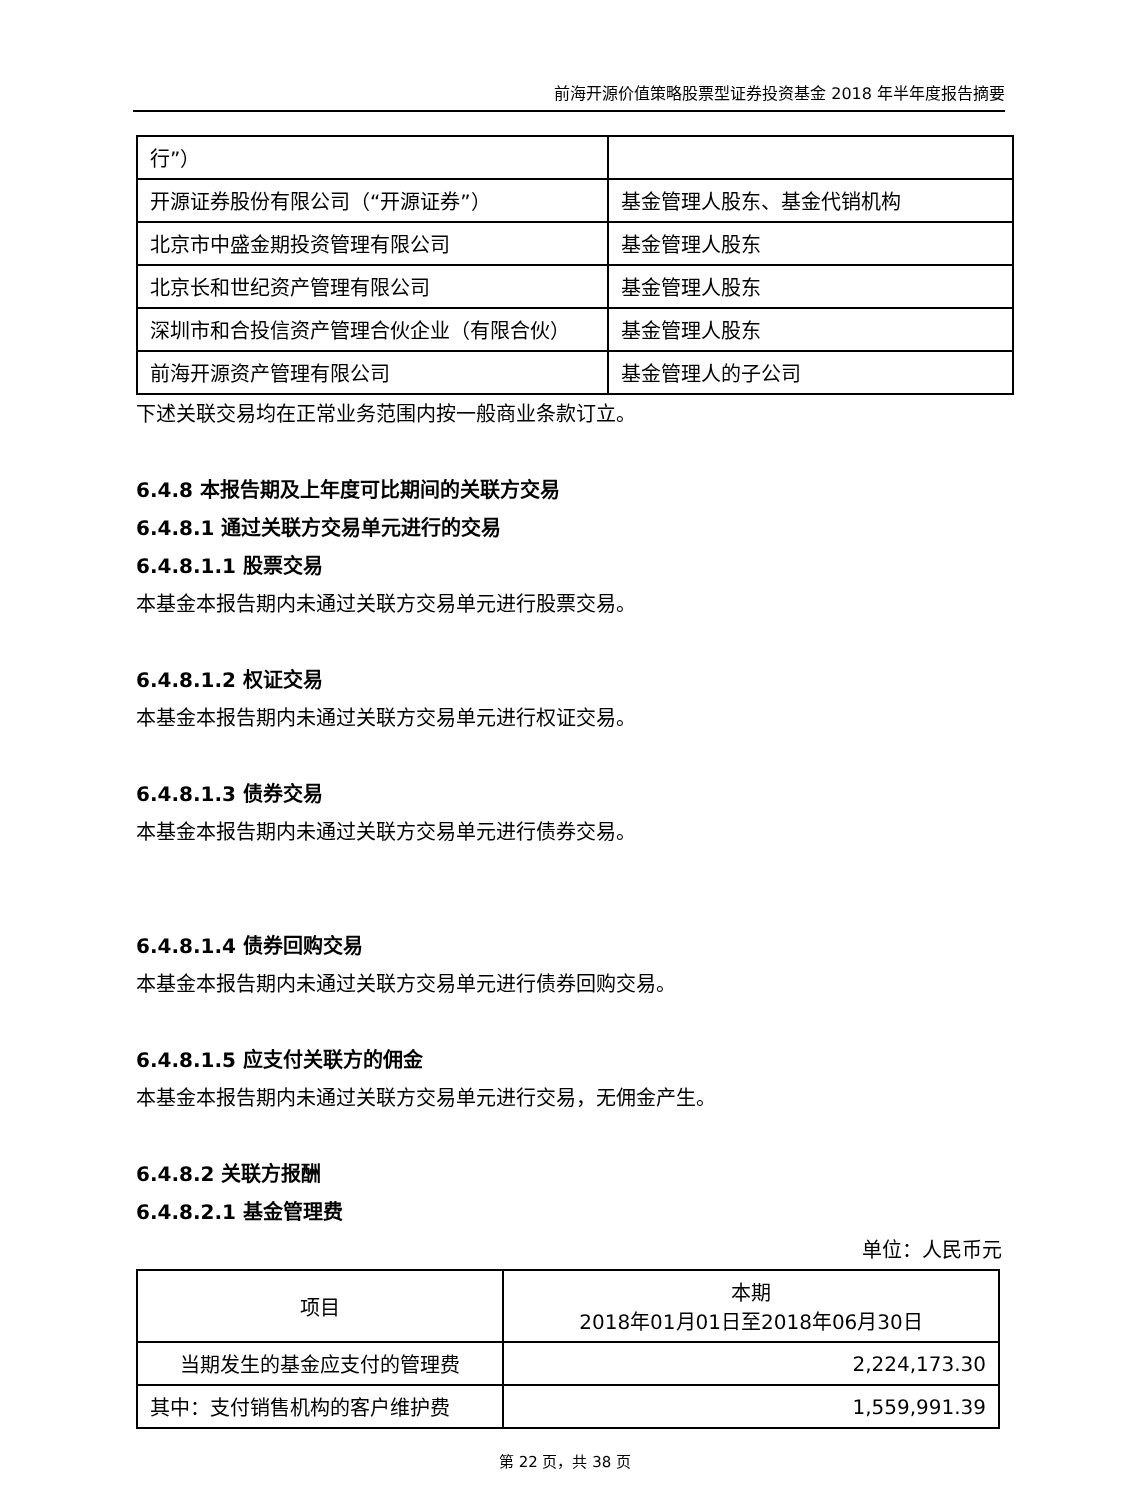前海开源价值策略股票型证券投资基金 2018 年半年度报告摘要
| 行”） | |
| 开源证券股份有限公司（“开源证券”） | 基金管理人股东、基金代销机构 |
| 北京市中盛金期投资管理有限公司 | 基金管理人股东 |
| 北京长和世纪资产管理有限公司 | 基金管理人股东 |
| 深圳市和合投信资产管理合伙企业（有限合伙） | 基金管理人股东 |
| 前海开源资产管理有限公司 | 基金管理人的子公司 |
下述关联交易均在正常业务范围内按一般商业条款订立。
6.4.8 本报告期及上年度可比期间的关联方交易
6.4.8.1 通过关联方交易单元进行的交易
6.4.8.1.1 股票交易
本基金本报告期内未通过关联方交易单元进行股票交易。
6.4.8.1.2 权证交易
本基金本报告期内未通过关联方交易单元进行权证交易。
6.4.8.1.3 债券交易
本基金本报告期内未通过关联方交易单元进行债券交易。
6.4.8.1.4 债券回购交易
本基金本报告期内未通过关联方交易单元进行债券回购交易。
6.4.8.1.5 应支付关联方的佣金
本基金本报告期内未通过关联方交易单元进行交易，无佣金产生。
6.4.8.2 关联方报酬
6.4.8.2.1 基金管理费
单位：人民币元
| 项目 | 本期 2018年01月01日至2018年06月30日 |
| --- | --- |
| 当期发生的基金应支付的管理费 | 2,224,173.30 |
| 其中：支付销售机构的客户维护费 | 1,559,991.39 |
第 22 页，共 38 页